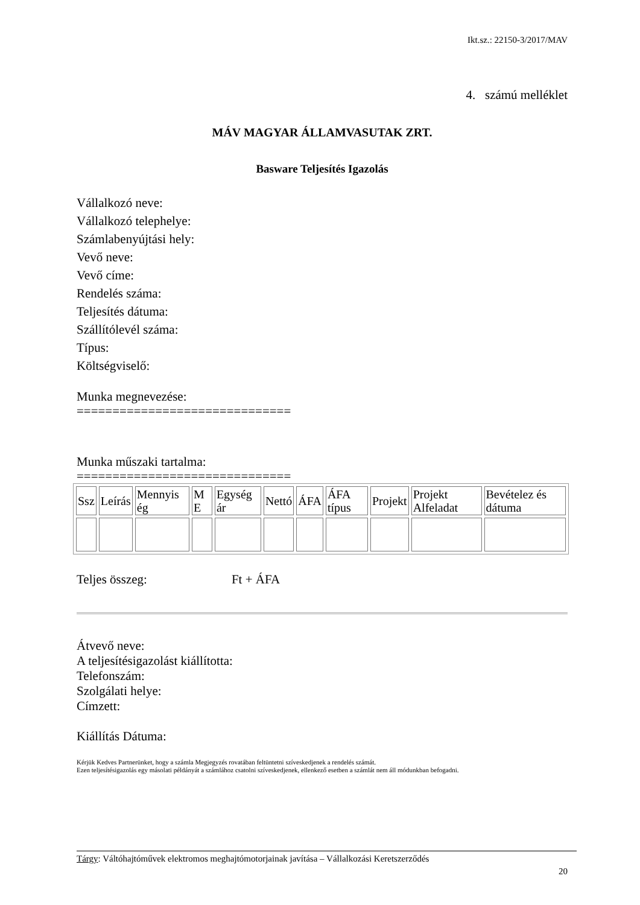Ikt.sz.: 22150-3/2017/MAV
4. számú melléklet
MÁV MAGYAR ÁLLAMVASUTAK ZRT.
Basware Teljesítés Igazolás
Vállalkozó neve:
Vállalkozó telephelye:
Számlabenyújtási hely:
Vevő neve:
Vevő címe:
Rendelés száma:
Teljesítés dátuma:
Szállítólevél száma:
Típus:
Költségviselő:
Munka megnevezése:
==============================
Munka műszaki tartalma:
==============================
| Ssz | Leírás | Mennyis ég | M E | Egység ár | Nettó | ÁFA | ÁFA típus | Projekt | Projekt Alfeladat | Bevételez és dátuma |
| --- | --- | --- | --- | --- | --- | --- | --- | --- | --- | --- |
Teljes összeg: Ft + ÁFA
Átvevő neve:
A teljesítésigazolást kiállította:
Telefonszám:
Szolgálati helye:
Címzett:
Kiállítás Dátuma:
Kérjük Kedves Partnerünket, hogy a számla Megjegyzés rovatában feltüntetni szíveskedjenek a rendelés számát.
Ezen teljesítésigazolás egy másolati példányát a számlához csatolni szíveskedjenek, ellenkező esetben a számlát nem áll módunkban befogadni.
Tárgy: Váltóhajtóművek elektromos meghajtómotorjainak javítása – Vállalkozási Keretszerződés
20